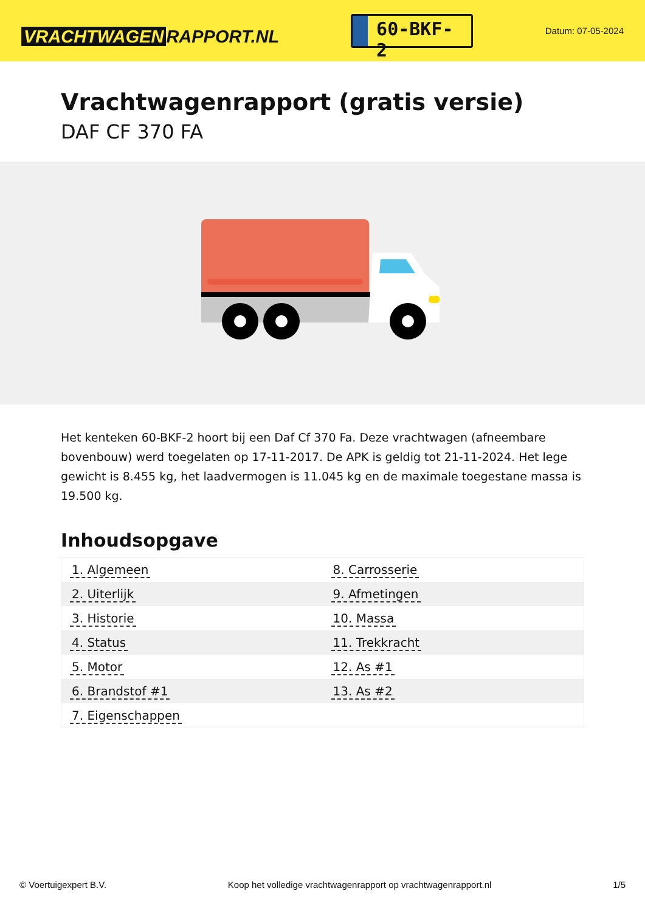VRACHTWAGEN RAPPORT.NL
60-BKF-2
Datum: 07-05-2024
Vrachtwagenrapport (gratis versie)
DAF CF 370 FA
Het kenteken 60-BKF-2 hoort bij een Daf Cf 370 Fa. Deze vrachtwagen (afneembare bovenbouw) werd toegelaten op 17-11-2017. De APK is geldig tot 21-11-2024. Het lege gewicht is 8.455 kg, het laadvermogen is 11.045 kg en de maximale toegestane massa is 19.500 kg.
Inhoudsopgave
| 1. Algemeen | 8. Carrosserie |
| 2. Uiterlijk | 9. Afmetingen |
| 3. Historie | 10. Massa |
| 4. Status | 11. Trekkracht |
| 5. Motor | 12. As #1 |
| 6. Brandstof #1 | 13. As #2 |
| 7. Eigenschappen | |
© Voertuigexpert B.V. Koop het volledige vrachtwagenrapport op vrachtwagenrapport.nl 1/5